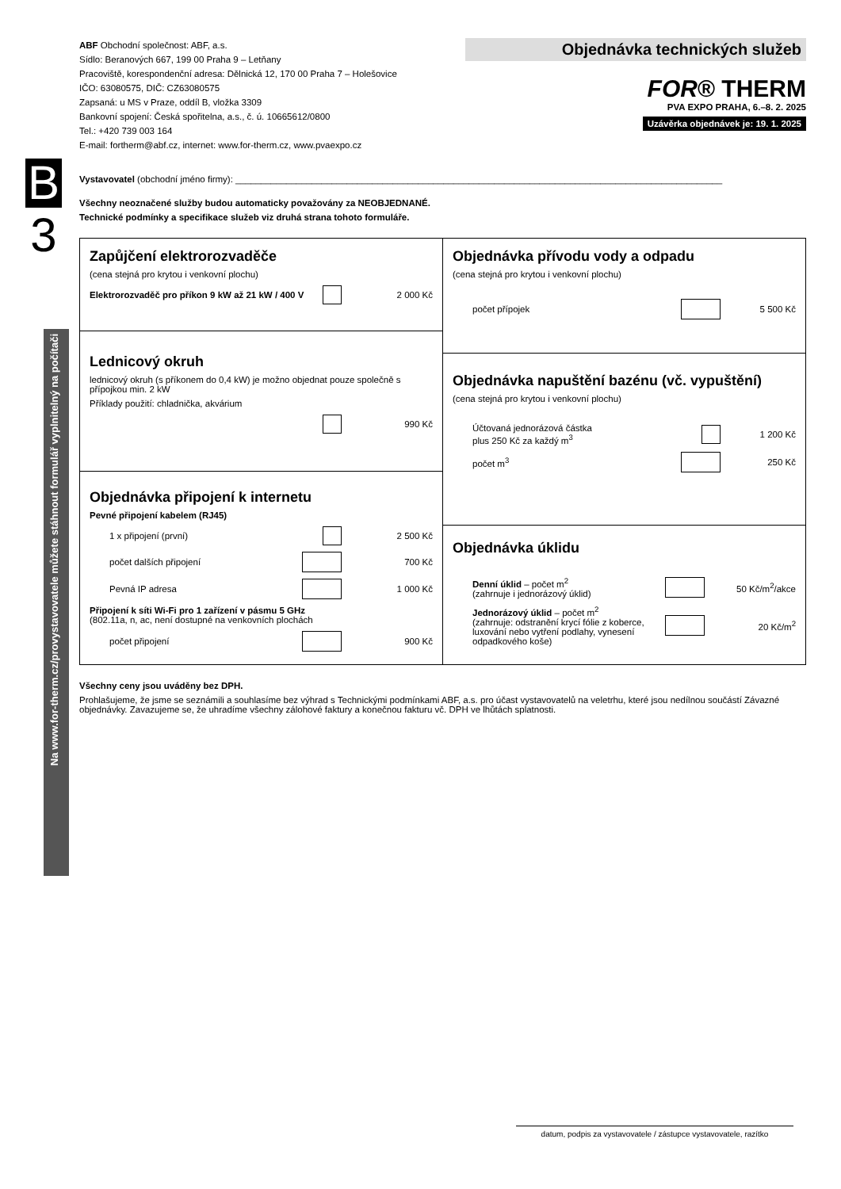B
3
Na www.for-therm.cz/provystavovatele můžete stáhnout formulář vyplnitelný na počítači
ABF Obchodní společnost: ABF, a.s.
Sídlo: Beranových 667, 199 00 Praha 9 – Letňany
Pracoviště, korespondenční adresa: Dělnická 12, 170 00 Praha 7 – Holešovice
IČO: 63080575, DIČ: CZ63080575
Zapsaná: u MS v Praze, oddíl B, vložka 3309
Bankovní spojení: Česká spořitelna, a.s., č. ú. 10665612/0800
Tel.: +420 739 003 164
E-mail: fortherm@abf.cz, internet: www.for-therm.cz, www.pvaexpo.cz
Objednávka technických služeb
FOR® THERM
PVA EXPO PRAHA, 6.–8. 2. 2025
Uzávěrka objednávek je: 19. 1. 2025
Vystavovatel (obchodní jméno firmy): ________________________________________________________________________________________________
Všechny neoznačené služby budou automaticky považovány za NEOBJEDNANÉ.
Technické podmínky a specifikace služeb viz druhá strana tohoto formuláře.
Zapůjčení elektrorozvaděče
(cena stejná pro krytou i venkovní plochu)
Elektrorozvaděč pro příkon 9 kW až 21 kW / 400 V 2 000 Kč
Lednicový okruh
lednicový okruh (s příkonem do 0,4 kW) je možno objednat pouze společně s přípojkou min. 2 kW
Příklady použití: chladnička, akvárium
990 Kč
Objednávka připojení k internetu
Pevné připojení kabelem (RJ45)
1 x připojení (první) 2 500 Kč
počet dalších připojení 700 Kč
Pevná IP adresa 1 000 Kč
Připojení k síti Wi-Fi pro 1 zařízení v pásmu 5 GHz
(802.11a, n, ac, není dostupné na venkovních plochách
počet připojení 900 Kč
Objednávka přívodu vody a odpadu
(cena stejná pro krytou i venkovní plochu)
počet přípojek 5 500 Kč
Objednávka napuštění bazénu (vč. vypuštění)
(cena stejná pro krytou i venkovní plochu)
Účtovaná jednorázová částka
plus 250 Kč za každý m<sup>3</sup> 1 200 Kč
počet m<sup>3</sup> 250 Kč
Objednávka úklidu
Denní úklid – počet m<sup>2</sup>
(zahrnuje i jednorázový úklid) 50 Kč/m<sup>2</sup>/akce
Jednorázový úklid – počet m<sup>2</sup>
(zahrnuje: odstranění krycí fólie z koberce,
luxování nebo vytření podlahy, vynesení odpadkového koše) 20 Kč/m<sup>2</sup>
Všechny ceny jsou uváděny bez DPH.
Prohlašujeme, že jsme se seznámili a souhlasíme bez výhrad s Technickými podmínkami ABF, a.s. pro účast vystavovatelů na veletrhu, které jsou nedílnou součástí Závazné objednávky. Zavazujeme se, že uhradíme všechny zálohové faktury a konečnou fakturu vč. DPH ve lhůtách splatnosti.
datum, podpis za vystavovatele / zástupce vystavovatele, razítko